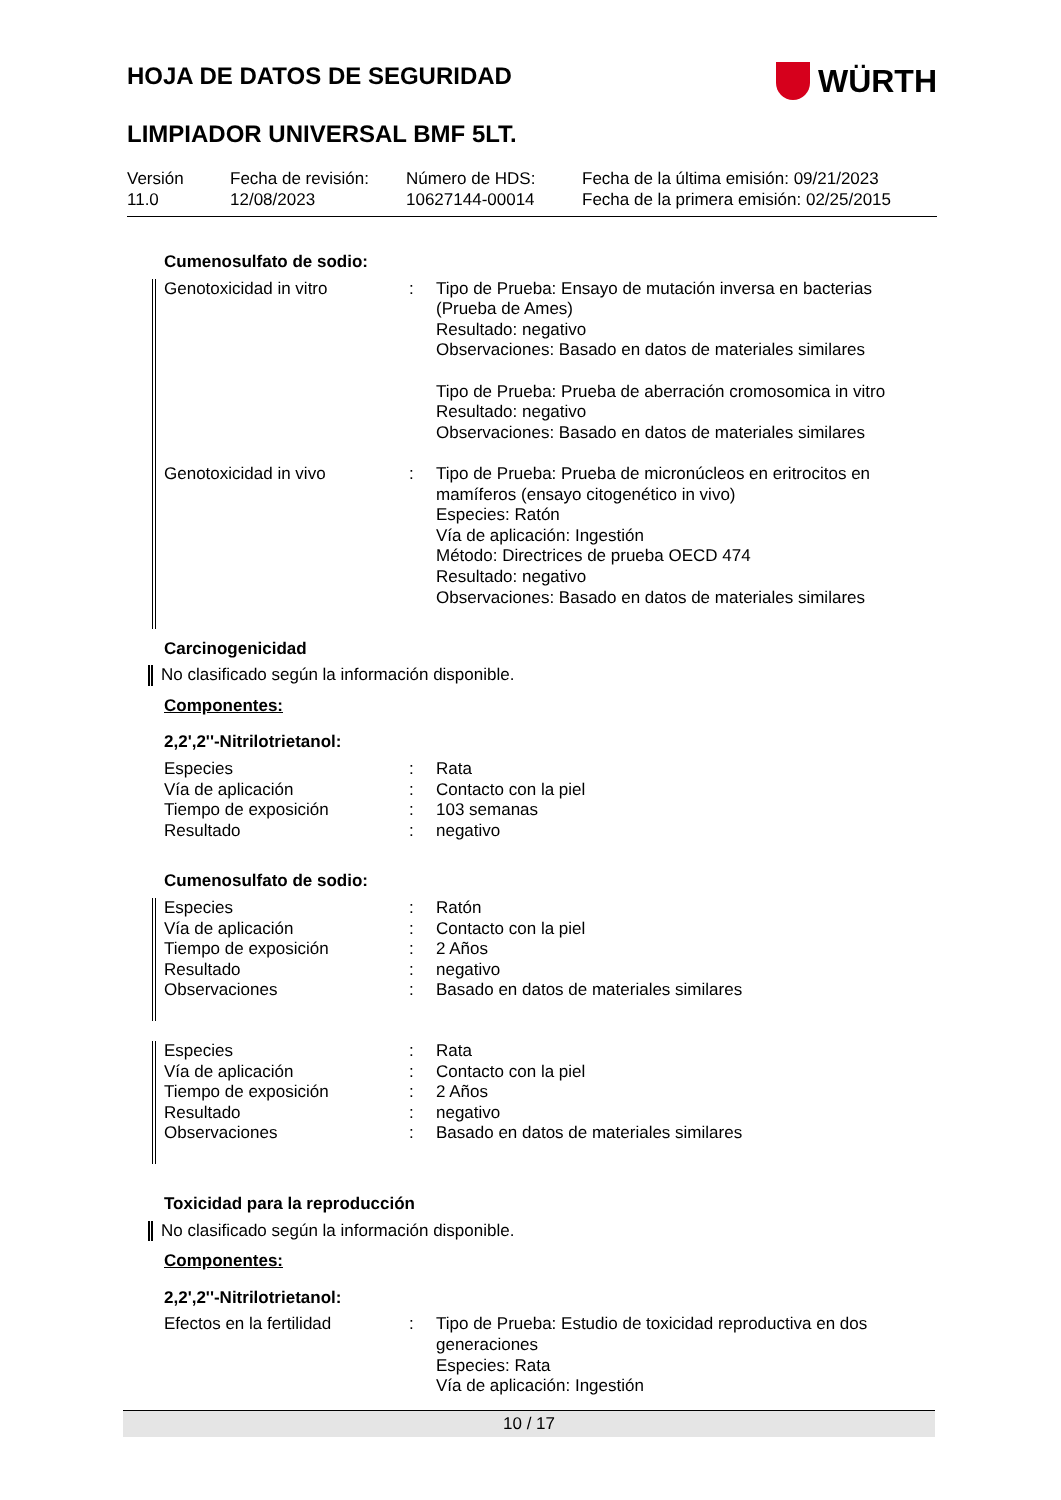HOJA DE DATOS DE SEGURIDAD
WÜRTH
LIMPIADOR UNIVERSAL BMF 5LT.
Versión
11.0
Fecha de revisión:
12/08/2023
Número de HDS:
10627144-00014
Fecha de la última emisión: 09/21/2023
Fecha de la primera emisión: 02/25/2015
Cumenosulfato de sodio:
| Genotoxicidad in vitro | : | Tipo de Prueba: Ensayo de mutación inversa en bacterias (Prueba de Ames) Resultado: negativo Observaciones: Basado en datos de materiales similares Tipo de Prueba: Prueba de aberración cromosomica in vitro Resultado: negativo Observaciones: Basado en datos de materiales similares |
| Genotoxicidad in vivo | : | Tipo de Prueba: Prueba de micronúcleos en eritrocitos en mamíferos (ensayo citogenético in vivo) Especies: Ratón Vía de aplicación: Ingestión Método: Directrices de prueba OECD 474 Resultado: negativo Observaciones: Basado en datos de materiales similares |
Carcinogenicidad
No clasificado según la información disponible.
Componentes:
2,2',2''-Nitrilotrietanol:
| Especies | : | Rata |
| Vía de aplicación | : | Contacto con la piel |
| Tiempo de exposición | : | 103 semanas |
| Resultado | : | negativo |
Cumenosulfato de sodio:
| Especies | : | Ratón |
| Vía de aplicación | : | Contacto con la piel |
| Tiempo de exposición | : | 2 Años |
| Resultado | : | negativo |
| Observaciones | : | Basado en datos de materiales similares |
| Especies | : | Rata |
| Vía de aplicación | : | Contacto con la piel |
| Tiempo de exposición | : | 2 Años |
| Resultado | : | negativo |
| Observaciones | : | Basado en datos de materiales similares |
Toxicidad para la reproducción
No clasificado según la información disponible.
Componentes:
2,2',2''-Nitrilotrietanol:
| Efectos en la fertilidad | : | Tipo de Prueba: Estudio de toxicidad reproductiva en dos generaciones Especies: Rata Vía de aplicación: Ingestión |
10 / 17